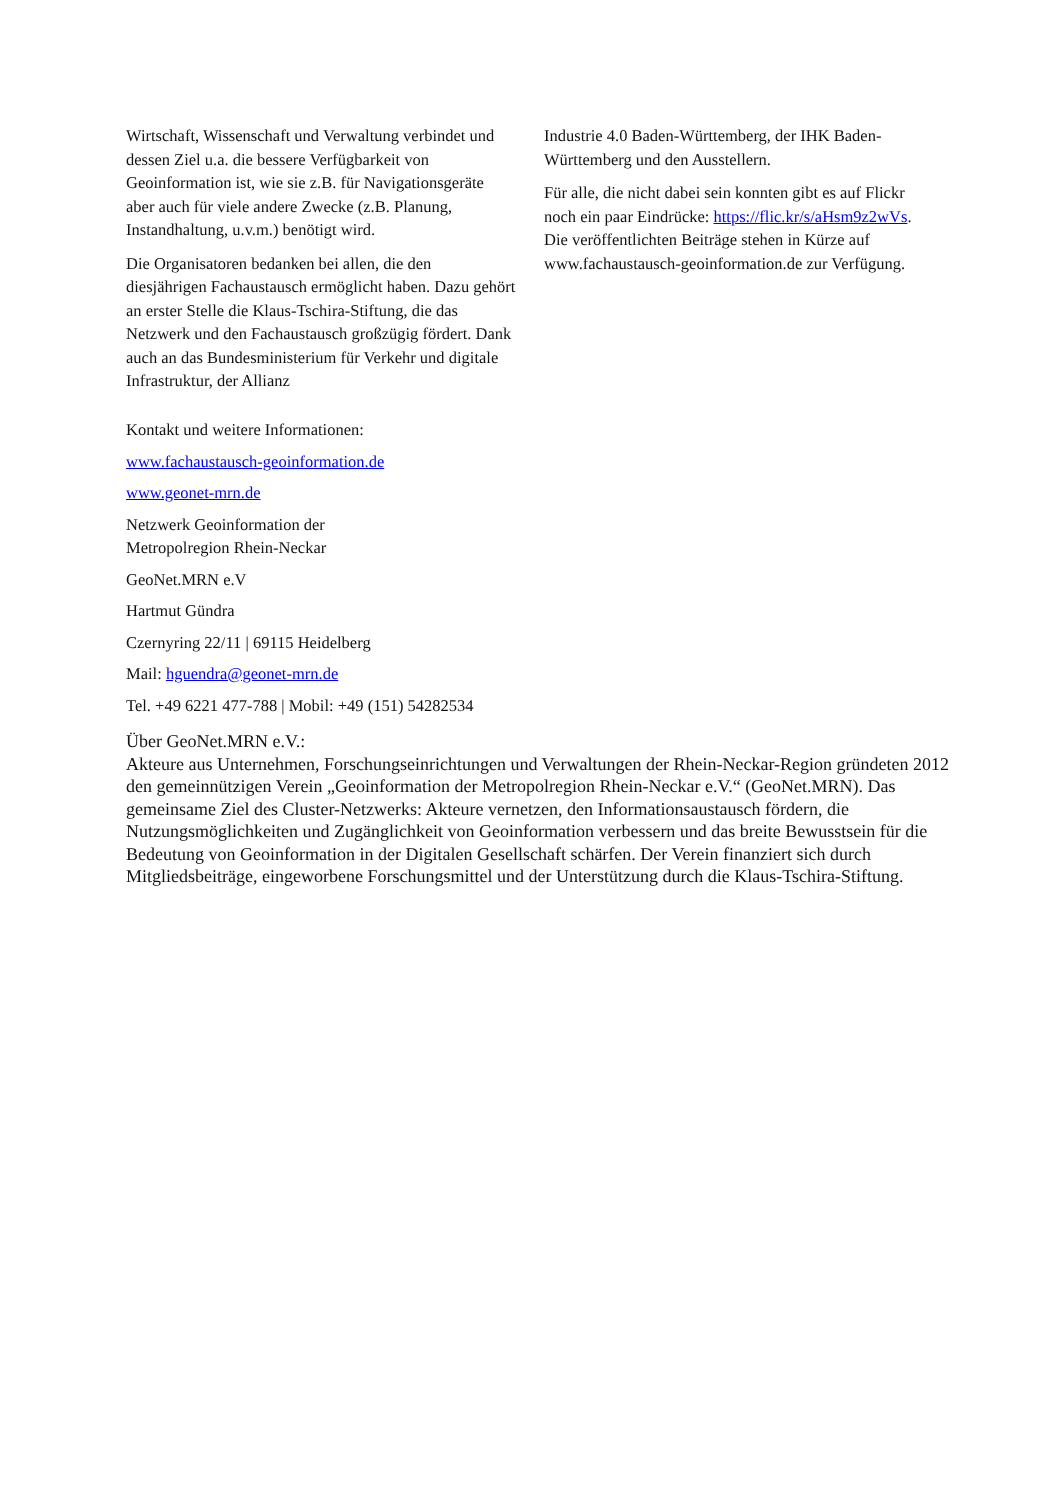Wirtschaft, Wissenschaft und Verwaltung verbindet und dessen Ziel u.a. die bessere Verfügbarkeit von Geoinformation ist, wie sie z.B. für Navigationsgeräte aber auch für viele andere Zwecke (z.B. Planung, Instandhaltung, u.v.m.) benötigt wird.
Die Organisatoren bedanken bei allen, die den diesjährigen Fachaustausch ermöglicht haben. Dazu gehört an erster Stelle die Klaus-Tschira-Stiftung, die das Netzwerk und den Fachaustausch großzügig fördert. Dank auch an das Bundesministerium für Verkehr und digitale Infrastruktur, der Allianz
Industrie 4.0 Baden-Württemberg, der IHK Baden-Württemberg und den Ausstellern.
Für alle, die nicht dabei sein konnten gibt es auf Flickr noch ein paar Eindrücke: https://flic.kr/s/aHsm9z2wVs. Die veröffentlichten Beiträge stehen in Kürze auf www.fachaustausch-geoinformation.de zur Verfügung.
Kontakt und weitere Informationen:
www.fachaustausch-geoinformation.de
www.geonet-mrn.de
Netzwerk Geoinformation der
Metropolregion Rhein-Neckar
GeoNet.MRN e.V
Hartmut Gündra
Czernyring 22/11 | 69115 Heidelberg
Mail: hguendra@geonet-mrn.de
Tel. +49 6221 477-788 | Mobil: +49 (151) 54282534
Über GeoNet.MRN e.V.:
Akteure aus Unternehmen, Forschungseinrichtungen und Verwaltungen der Rhein-Neckar-Region gründeten 2012 den gemeinnützigen Verein „Geoinformation der Metropolregion Rhein-Neckar e.V.“ (GeoNet.MRN). Das gemeinsame Ziel des Cluster-Netzwerks: Akteure vernetzen, den Informationsaustausch fördern, die Nutzungsmöglichkeiten und Zugänglichkeit von Geoinformation verbessern und das breite Bewusstsein für die Bedeutung von Geoinformation in der Digitalen Gesellschaft schärfen. Der Verein finanziert sich durch Mitgliedsbeiträge, eingeworbene Forschungsmittel und der Unterstützung durch die Klaus-Tschira-Stiftung.